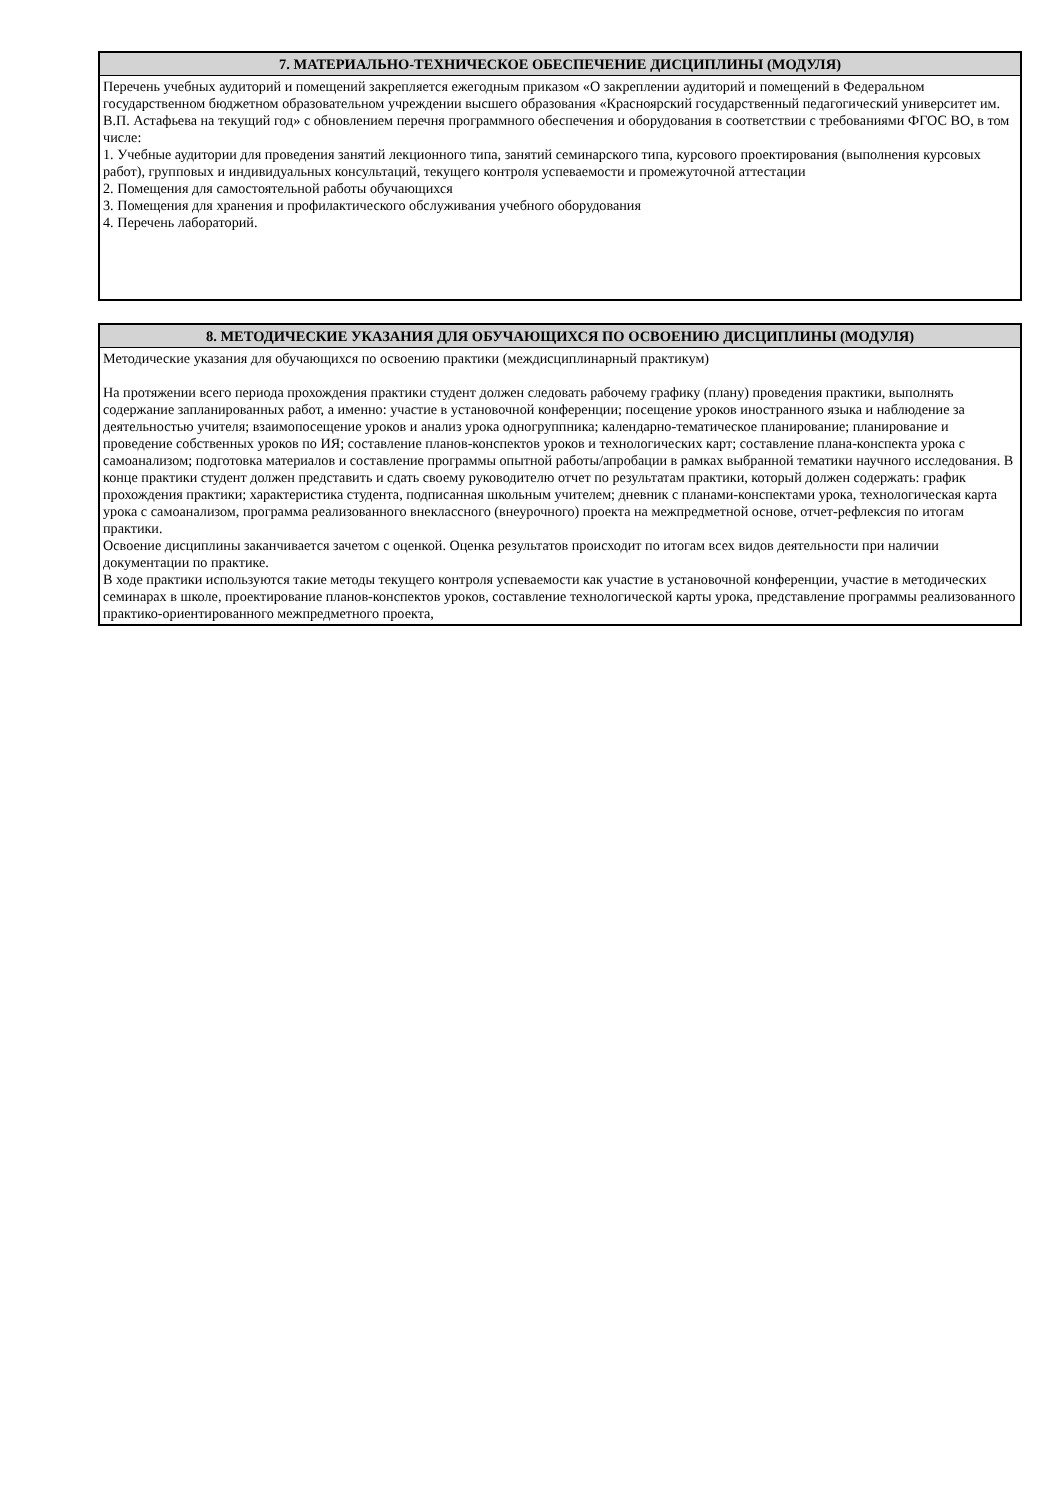7. МАТЕРИАЛЬНО-ТЕХНИЧЕСКОЕ ОБЕСПЕЧЕНИЕ ДИСЦИПЛИНЫ (МОДУЛЯ)
Перечень учебных аудиторий и помещений закрепляется ежегодным приказом «О закреплении аудиторий и помещений в Федеральном государственном бюджетном образовательном учреждении высшего образования «Красноярский государственный педагогический университет им. В.П. Астафьева на текущий год» с обновлением перечня программного обеспечения и оборудования в соответствии с требованиями ФГОС ВО, в том числе:
1. Учебные аудитории для проведения занятий лекционного типа, занятий семинарского типа, курсового проектирования (выполнения курсовых работ), групповых и индивидуальных консультаций, текущего контроля успеваемости и промежуточной аттестации
2. Помещения для самостоятельной работы обучающихся
3. Помещения для хранения и профилактического обслуживания учебного оборудования
4. Перечень лабораторий.
8. МЕТОДИЧЕСКИЕ УКАЗАНИЯ ДЛЯ ОБУЧАЮЩИХСЯ ПО ОСВОЕНИЮ ДИСЦИПЛИНЫ (МОДУЛЯ)
Методические указания для обучающихся по освоению практики (междисциплинарный практикум)
На протяжении всего периода прохождения практики студент должен следовать рабочему графику (плану) проведения практики, выполнять содержание запланированных работ, а именно: участие в установочной конференции; посещение уроков иностранного языка и наблюдение за деятельностью учителя; взаимопосещение уроков и анализ урока одногруппника; календарно-тематическое планирование; планирование и проведение собственных уроков по ИЯ; составление планов-конспектов уроков и технологических карт; составление плана-конспекта урока с самоанализом; подготовка материалов и составление программы опытной работы/апробации в рамках выбранной тематики научного исследования. В конце практики студент должен представить и сдать своему руководителю отчет по результатам практики, который должен содержать: график прохождения практики; характеристика студента, подписанная школьным учителем; дневник с планами-конспектами урока, технологическая карта урока с самоанализом, программа реализованного внеклассного (внеурочного) проекта на межпредметной основе, отчет-рефлексия по итогам практики.
Освоение дисциплины заканчивается зачетом с оценкой. Оценка результатов происходит по итогам всех видов деятельности при наличии документации по практике.
В ходе практики используются такие методы текущего контроля успеваемости как участие в установочной конференции, участие в методических семинарах в школе, проектирование планов-конспектов уроков, составление технологической карты урока, представление программы реализованного практико-ориентированного межпредметного проекта,